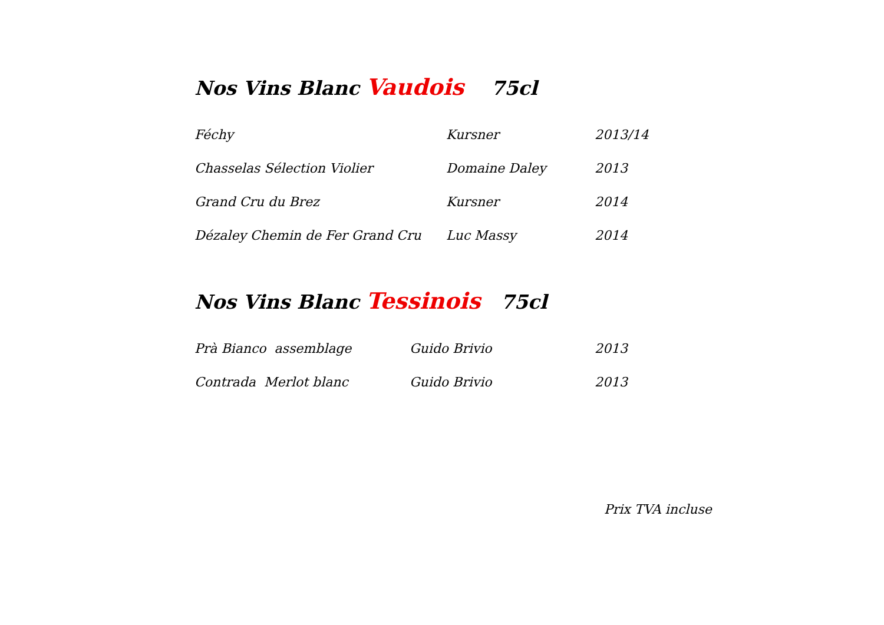Nos Vins Blanc Vaudois 75cl
| Féchy | Kursner | 2013/14 |
| Chasselas Sélection Violier | Domaine Daley | 2013 |
| Grand Cru du Brez | Kursner | 2014 |
| Dézaley Chemin de Fer Grand Cru | Luc Massy | 2014 |
Nos Vins Blanc Tessinois 75cl
| Prà Bianco assemblage | Guido Brivio | 2013 |
| Contrada Merlot blanc | Guido Brivio | 2013 |
Prix TVA incluse